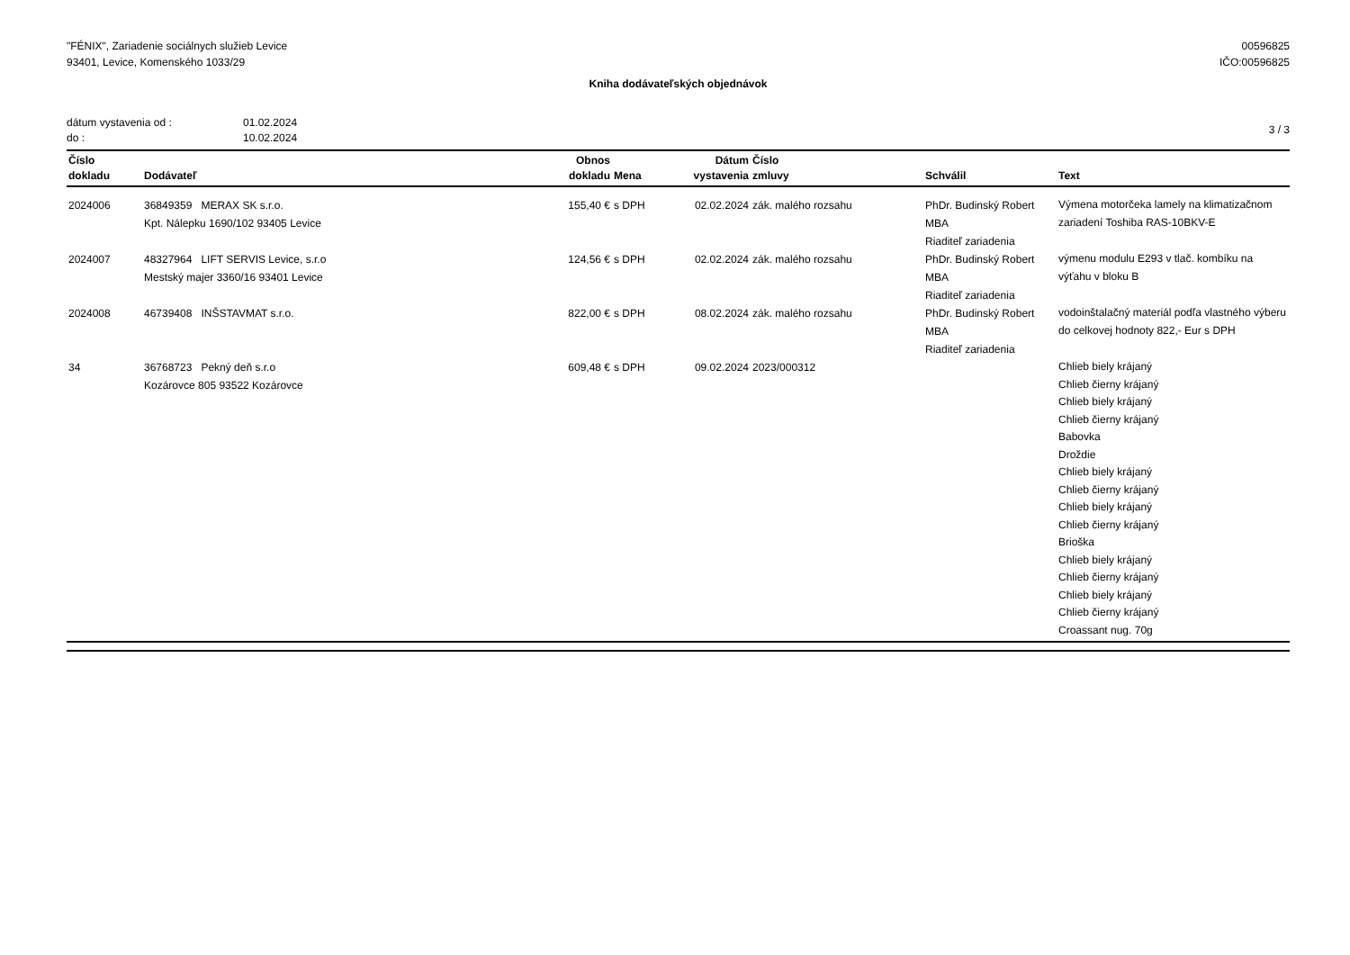"FÉNIX", Zariadenie sociálnych služieb Levice
93401, Levice, Komenského 1033/29
00596825
IČO:00596825
Kniha dodávateľských objednávok
dátum vystavenia od : 01.02.2024
do : 10.02.2024
3 / 3
| Číslo dokladu | Dodávateľ | Obnos dokladu | Mena | Dátum vystavenia | Číslo zmluvy | Schválil | Text |
| --- | --- | --- | --- | --- | --- | --- | --- |
| 2024006 | 36849359 MERAX SK s.r.o. Kpt. Nálepku 1690/102 93405 Levice | 155,40 € | s DPH | 02.02.2024 | zák. malého rozsahu | PhDr. Budinský Robert MBA Riaditeľ zariadenia | Výmena motorčeka lamely na klimatizačnom zariadení Toshiba RAS-10BKV-E |
| 2024007 | 48327964 LIFT SERVIS Levice, s.r.o Mestský majer 3360/16 93401 Levice | 124,56 € | s DPH | 02.02.2024 | zák. malého rozsahu | PhDr. Budinský Robert MBA Riaditeľ zariadenia | výmenu modulu E293 v tlač. kombíku na výťahu v bloku B |
| 2024008 | 46739408 INŠSTAVMAT s.r.o. | 822,00 € | s DPH | 08.02.2024 | zák. malého rozsahu | PhDr. Budinský Robert MBA Riaditeľ zariadenia | vodoinštalačný materiál podľa vlastného výberu do celkovej hodnoty 822,- Eur s DPH |
| 34 | 36768723 Pekný deň s.r.o Kozárovce 805 93522 Kozárovce | 609,48 € | s DPH | 09.02.2024 | 2023/000312 | | Chlieb biely krájaný Chlieb čierny krájaný Chlieb biely krájaný Chlieb čierny krájaný Babovka Droždie Chlieb biely krájaný Chlieb čierny krájaný Chlieb biely krájaný Chlieb čierny krájaný Brioška Chlieb biely krájaný Chlieb čierny krájaný Chlieb biely krájaný Chlieb čierny krájaný Croassant nug. 70g |